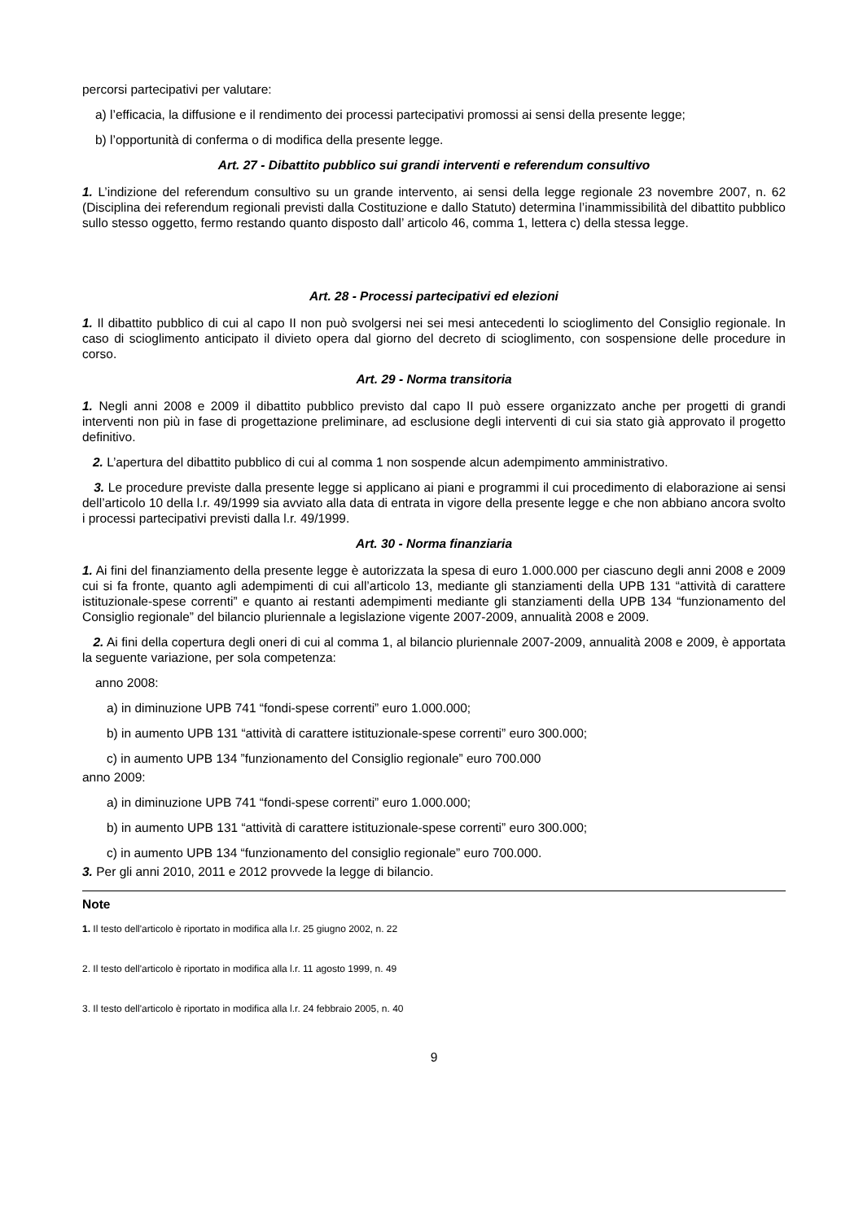percorsi partecipativi per valutare:
a) l’efficacia, la diffusione e il rendimento dei processi partecipativi promossi ai sensi della presente legge;
b) l’opportunità di conferma o di modifica della presente legge.
Art. 27 - Dibattito pubblico sui grandi interventi e referendum consultivo
1. L’indizione del referendum consultivo su un grande intervento, ai sensi della legge regionale 23 novembre 2007, n. 62 (Disciplina dei referendum regionali previsti dalla Costituzione e dallo Statuto) determina l’inammissibilità del dibattito pubblico sullo stesso oggetto, fermo restando quanto disposto dall’ articolo 46, comma 1, lettera c) della stessa legge.
Art. 28 - Processi partecipativi ed elezioni
1. Il dibattito pubblico di cui al capo II non può svolgersi nei sei mesi antecedenti lo scioglimento del Consiglio regionale. In caso di scioglimento anticipato il divieto opera dal giorno del decreto di scioglimento, con sospensione delle procedure in corso.
Art. 29 - Norma transitoria
1. Negli anni 2008 e 2009 il dibattito pubblico previsto dal capo II può essere organizzato anche per progetti di grandi interventi non più in fase di progettazione preliminare, ad esclusione degli interventi di cui sia stato già approvato il progetto definitivo.
2. L’apertura del dibattito pubblico di cui al comma 1 non sospende alcun adempimento amministrativo.
3. Le procedure previste dalla presente legge si applicano ai piani e programmi il cui procedimento di elaborazione ai sensi dell’articolo 10 della l.r. 49/1999 sia avviato alla data di entrata in vigore della presente legge e che non abbiano ancora svolto i processi partecipativi previsti dalla l.r. 49/1999.
Art. 30 - Norma finanziaria
1. Ai fini del finanziamento della presente legge è autorizzata la spesa di euro 1.000.000 per ciascuno degli anni 2008 e 2009 cui si fa fronte, quanto agli adempimenti di cui all’articolo 13, mediante gli stanziamenti della UPB 131 “attività di carattere istituzionale-spese correnti” e quanto ai restanti adempimenti mediante gli stanziamenti della UPB 134 “funzionamento del Consiglio regionale” del bilancio pluriennale a legislazione vigente 2007-2009, annualità 2008 e 2009.
2. Ai fini della copertura degli oneri di cui al comma 1, al bilancio pluriennale 2007-2009, annualità 2008 e 2009, è apportata la seguente variazione, per sola competenza:
anno 2008:
a) in diminuzione UPB 741 “fondi-spese correnti” euro 1.000.000;
b) in aumento UPB 131 “attività di carattere istituzionale-spese correnti” euro 300.000;
c) in aumento UPB 134 ”funzionamento del Consiglio regionale” euro 700.000
anno 2009:
a) in diminuzione UPB 741 “fondi-spese correnti” euro 1.000.000;
b) in aumento UPB 131 “attività di carattere istituzionale-spese correnti” euro 300.000;
c) in aumento UPB 134 “funzionamento del consiglio regionale” euro 700.000.
3. Per gli anni 2010, 2011 e 2012 provvede la legge di bilancio.
Note
1. Il testo dell'articolo è riportato in modifica alla l.r. 25 giugno 2002, n. 22
2. Il testo dell'articolo è riportato in modifica alla l.r. 11 agosto 1999, n. 49
3. Il testo dell'articolo è riportato in modifica alla l.r. 24 febbraio 2005, n. 40
9